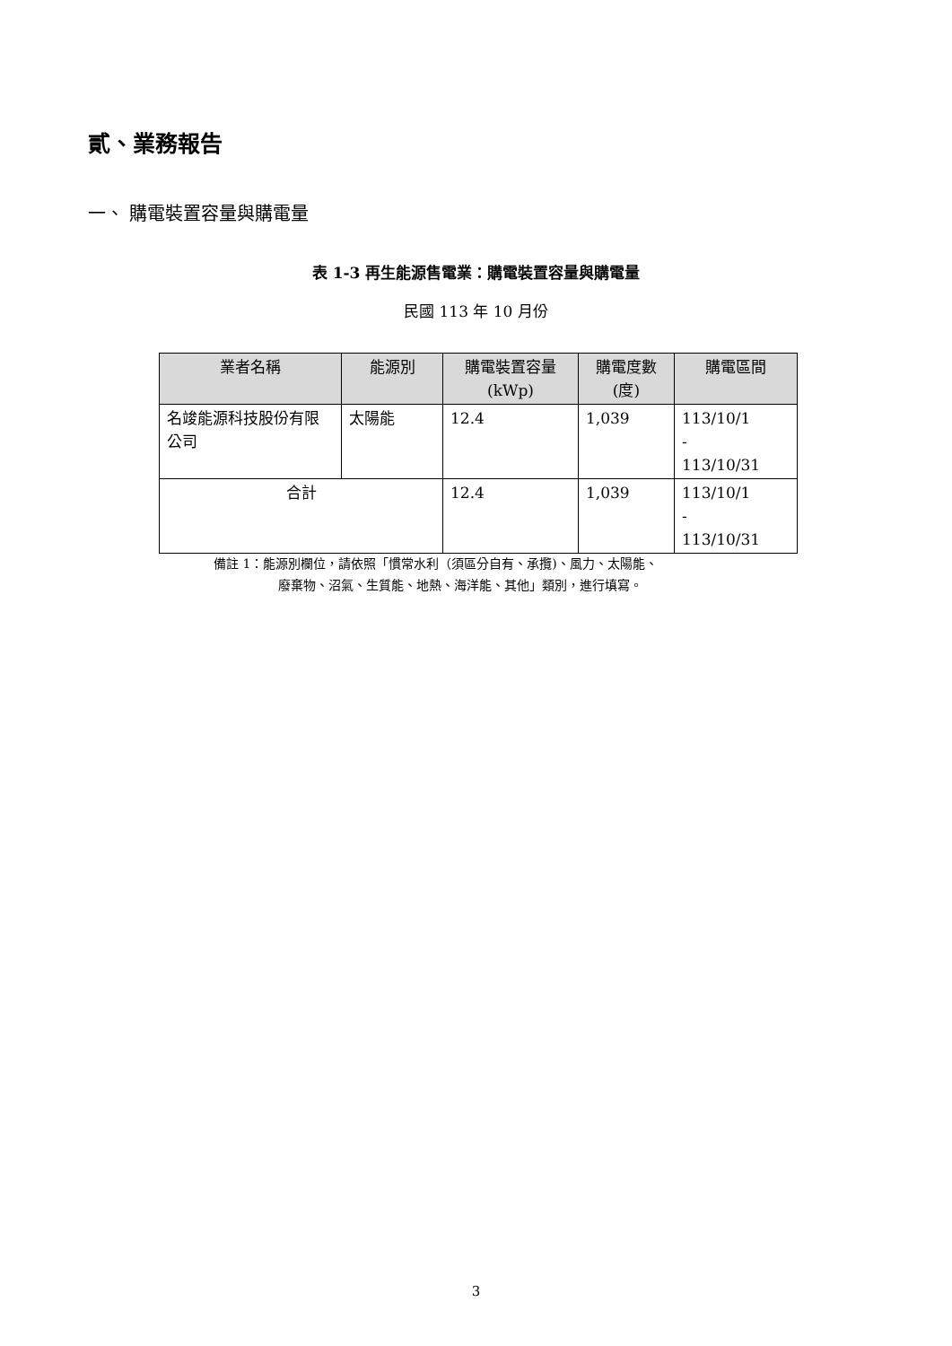貳、業務報告
一、 購電裝置容量與購電量
表 1-3 再生能源售電業：購電裝置容量與購電量
民國 113 年 10 月份
| 業者名稱 | 能源別 | 購電裝置容量 (kWp) | 購電度數 (度) | 購電區間 |
| --- | --- | --- | --- | --- |
| 名竣能源科技股份有限公司 | 太陽能 | 12.4 | 1,039 | 113/10/1 - 113/10/31 |
| 合計 | | 12.4 | 1,039 | 113/10/1 - 113/10/31 |
備註 1：能源別欄位，請依照「慣常水利（須區分自有、承攬)、風力、太陽能、
廢棄物、沼氣、生質能、地熱、海洋能、其他」類別，進行填寫。
3